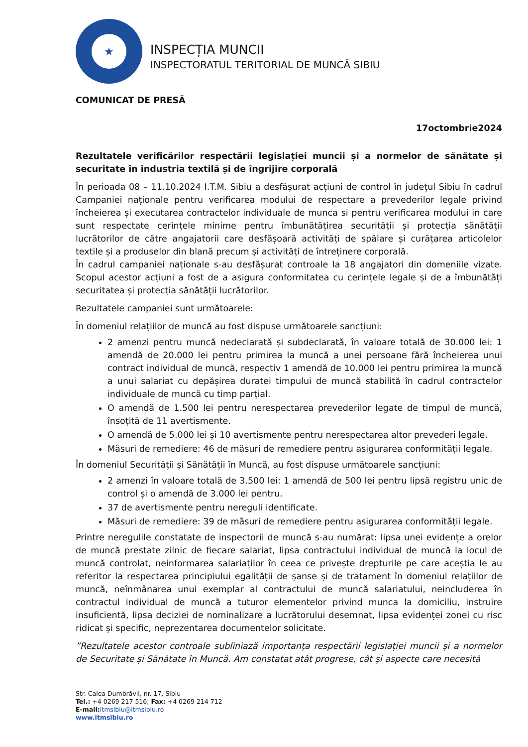★
INSPECȚIA MUNCII
INSPECTORATUL TERITORIAL DE MUNCĂ SIBIU
COMUNICAT DE PRESĂ
17octombrie2024
Rezultatele verificărilor respectării legislației muncii și a normelor de sănătate și securitate în industria textilă și de îngrijire corporală
În perioada 08 – 11.10.2024 I.T.M. Sibiu a desfășurat acțiuni de control în județul Sibiu în cadrul Campaniei naționale pentru verificarea modului de respectare a prevederilor legale privind încheierea și executarea contractelor individuale de munca si pentru verificarea modului in care sunt respectate cerințele minime pentru îmbunătățirea securității și protecția sănătății lucrătorilor de către angajatorii care desfășoară activități de spălare și curățarea articolelor textile și a produselor din blană precum și activități de întreținere corporală.
În cadrul campaniei naționale s-au desfășurat controale la 18 angajatori din domeniile vizate. Scopul acestor acțiuni a fost de a asigura conformitatea cu cerințele legale și de a îmbunătăți securitatea și protecția sănătății lucrătorilor.
Rezultatele campaniei sunt următoarele:
În domeniul relațiilor de muncă au fost dispuse următoarele sancțiuni:
2 amenzi pentru muncă nedeclarată și subdeclarată, în valoare totală de 30.000 lei: 1 amendă de 20.000 lei pentru primirea la muncă a unei persoane fără încheierea unui contract individual de muncă, respectiv 1 amendă de 10.000 lei pentru primirea la muncă a unui salariat cu depășirea duratei timpului de muncă stabilită în cadrul contractelor individuale de muncă cu timp parțial.
O amendă de 1.500 lei pentru nerespectarea prevederilor legate de timpul de muncă, însoțită de 11 avertismente.
O amendă de 5.000 lei și 10 avertismente pentru nerespectarea altor prevederi legale.
Măsuri de remediere: 46 de măsuri de remediere pentru asigurarea conformității legale.
În domeniul Securității și Sănătății în Muncă, au fost dispuse următoarele sancțiuni:
2 amenzi în valoare totală de 3.500 lei: 1 amendă de 500 lei pentru lipsă registru unic de control și o amendă de 3.000 lei pentru.
37 de avertismente pentru nereguli identificate.
Măsuri de remediere: 39 de măsuri de remediere pentru asigurarea conformității legale.
Printre neregulile constatate de inspectorii de muncă s-au numărat: lipsa unei evidențe a orelor de muncă prestate zilnic de fiecare salariat, lipsa contractului individual de muncă la locul de muncă controlat, neinformarea salariaților în ceea ce privește drepturile pe care aceștia le au referitor la respectarea principiului egalității de șanse și de tratament în domeniul relațiilor de muncă, neînmânarea unui exemplar al contractului de muncă salariatului, neincluderea în contractul individual de muncă a tuturor elementelor privind munca la domiciliu, instruire insuficientă, lipsa deciziei de nominalizare a lucrătorului desemnat, lipsa evidenței zonei cu risc ridicat și specific, neprezentarea documentelor solicitate.
”Rezultatele acestor controale subliniază importanța respectării legislației muncii și a normelor de Securitate și Sănătate în Muncă. Am constatat atât progrese, cât și aspecte care necesită
Str. Calea Dumbrăvii, nr. 17, Sibiu
Tel.: +4 0269 217 516; Fax: +4 0269 214 712
E-mail: itmsibiu@itmsibiu.ro
www.itmsibiu.ro